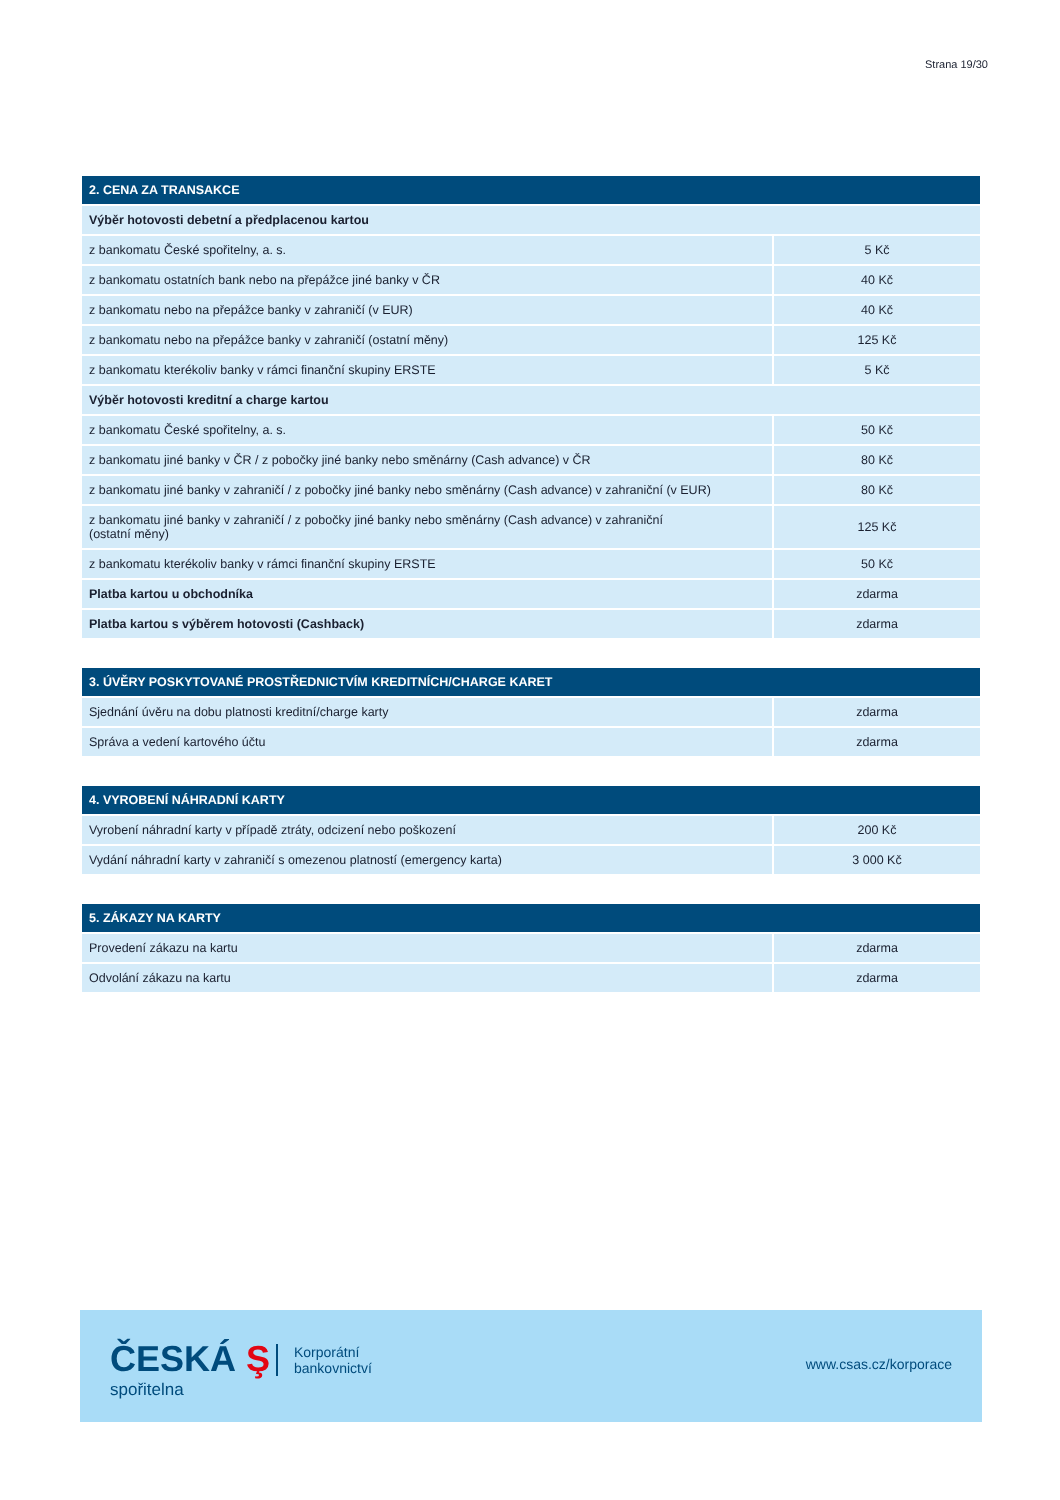Strana 19/30
| 2. CENA ZA TRANSAKCE | |
| --- | --- |
| Výběr hotovosti debetní a předplacenou kartou | |
| z bankomatu České spořitelny, a. s. | 5 Kč |
| z bankomatu ostatních bank nebo na přepážce jiné banky v ČR | 40 Kč |
| z bankomatu nebo na přepážce banky v zahraničí (v EUR) | 40 Kč |
| z bankomatu nebo na přepážce banky v zahraničí (ostatní měny) | 125 Kč |
| z bankomatu kterékoliv banky v rámci finanční skupiny ERSTE | 5 Kč |
| Výběr hotovosti kreditní a charge kartou | |
| z bankomatu České spořitelny, a. s. | 50 Kč |
| z bankomatu jiné banky v ČR / z pobočky jiné banky nebo směnárny (Cash advance) v ČR | 80 Kč |
| z bankomatu jiné banky v zahraničí / z pobočky jiné banky nebo směnárny (Cash advance) v zahraniční (v EUR) | 80 Kč |
| z bankomatu jiné banky v zahraničí / z pobočky jiné banky nebo směnárny (Cash advance) v zahraniční (ostatní měny) | 125 Kč |
| z bankomatu kterékoliv banky v rámci finanční skupiny ERSTE | 50 Kč |
| Platba kartou u obchodníka | zdarma |
| Platba kartou s výběrem hotovosti (Cashback) | zdarma |
| 3. ÚVĚRY POSKYTOVANÉ PROSTŘEDNICTVÍM KREDITNÍCH/CHARGE KARET | |
| --- | --- |
| Sjednání úvěru na dobu platnosti kreditní/charge karty | zdarma |
| Správa a vedení kartového účtu | zdarma |
| 4. VYROBENÍ NÁHRADNÍ KARTY | |
| --- | --- |
| Vyrobení náhradní karty v případě ztráty, odcizení nebo poškození | 200 Kč |
| Vydání náhradní karty v zahraničí s omezenou platností (emergency karta) | 3 000 Kč |
| 5. ZÁKAZY NA KARTY | |
| --- | --- |
| Provedení zákazu na kartu | zdarma |
| Odvolání zákazu na kartu | zdarma |
ČESKÁ Ş
spořitelna
Korporátní
bankovnictví
www.csas.cz/korporace